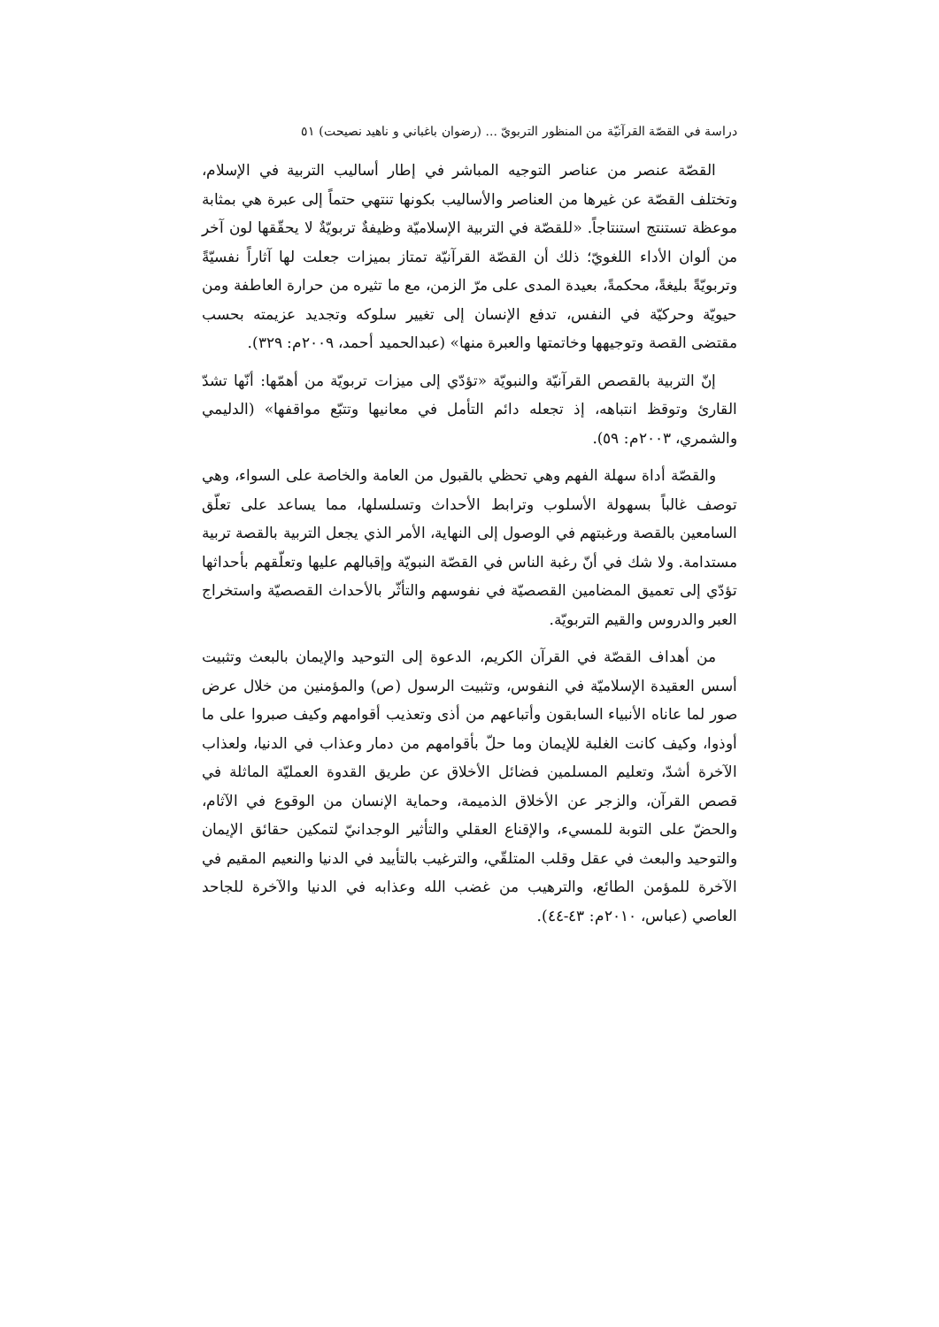دراسة في القصّة القرآنيّة من المنظور التربويّ ... (رضوان باغباني و ناهيد نصيحت) ٥١
القصّة عنصر من عناصر التوجيه المباشر في إطار أساليب التربية في الإسلام، وتختلف القصّة عن غيرها من العناصر والأساليب بكونها تنتهي حتماً إلى عبرة هي بمثابة موعظة تستنتج استنتاجاً. «للقصّة في التربية الإسلاميّة وظيفةٌ تربويّةٌ لا يحقّقها لون آخر من ألوان الأداء اللغويّ؛ ذلك أن القصّة القرآنيّة تمتاز بميزات جعلت لها آثاراً نفسيّةً وتربويّةً بليغةً، محكمةً، بعيدة المدى على مرّ الزمن، مع ما تثيره من حرارة العاطفة ومن حيويّة وحركيّة في النفس، تدفع الإنسان إلى تغيير سلوكه وتجديد عزيمته بحسب مقتضى القصة وتوجيهها وخاتمتها والعبرة منها» (عبدالحميد أحمد، ٢٠٠٩م: ٣٢٩).
إنّ التربية بالقصص القرآنيّة والنبويّة «تؤدّي إلى ميزات تربويّة من أهمّها: أنّها تشدّ القارئ وتوقظ انتباهه، إذ تجعله دائم التأمل في معانيها وتتبّع مواقفها» (الدليمي والشمري، ٢٠٠٣م: ٥٩).
والقصّة أداة سهلة الفهم وهي تحظي بالقبول من العامة والخاصة على السواء، وهي توصف غالباً بسهولة الأسلوب وترابط الأحداث وتسلسلها، مما يساعد على تعلّق السامعين بالقصة ورغبتهم في الوصول إلى النهاية، الأمر الذي يجعل التربية بالقصة تربية مستدامة. ولا شك في أنّ رغبة الناس في القصّة النبويّة وإقبالهم عليها وتعلّقهم بأحداثها تؤدّي إلى تعميق المضامين القصصيّة في نفوسهم والتأثّر بالأحداث القصصيّة واستخراج العبر والدروس والقيم التربويّة.
من أهداف القصّة في القرآن الكريم، الدعوة إلى التوحيد والإيمان بالبعث وتثبيت أسس العقيدة الإسلاميّة في النفوس، وتثبيت الرسول (ص) والمؤمنين من خلال عرض صور لما عاناه الأنبياء السابقون وأتباعهم من أذى وتعذيب أقوامهم وكيف صبروا على ما أوذوا، وكيف كانت الغلبة للإيمان وما حلّ بأقوامهم من دمار وعذاب في الدنيا، ولعذاب الآخرة أشدّ، وتعليم المسلمين فضائل الأخلاق عن طريق القدوة العمليّة الماثلة في قصص القرآن، والزجر عن الأخلاق الذميمة، وحماية الإنسان من الوقوع في الآثام، والحضّ على التوبة للمسيء، والإقناع العقلي والتأثير الوجدانيّ لتمكين حقائق الإيمان والتوحيد والبعث في عقل وقلب المتلقّي، والترغيب بالتأييد في الدنيا والنعيم المقيم في الآخرة للمؤمن الطائع، والترهيب من غضب الله وعذابه في الدنيا والآخرة للجاحد العاصي (عباس، ٢٠١٠م: ٤٣-٤٤).